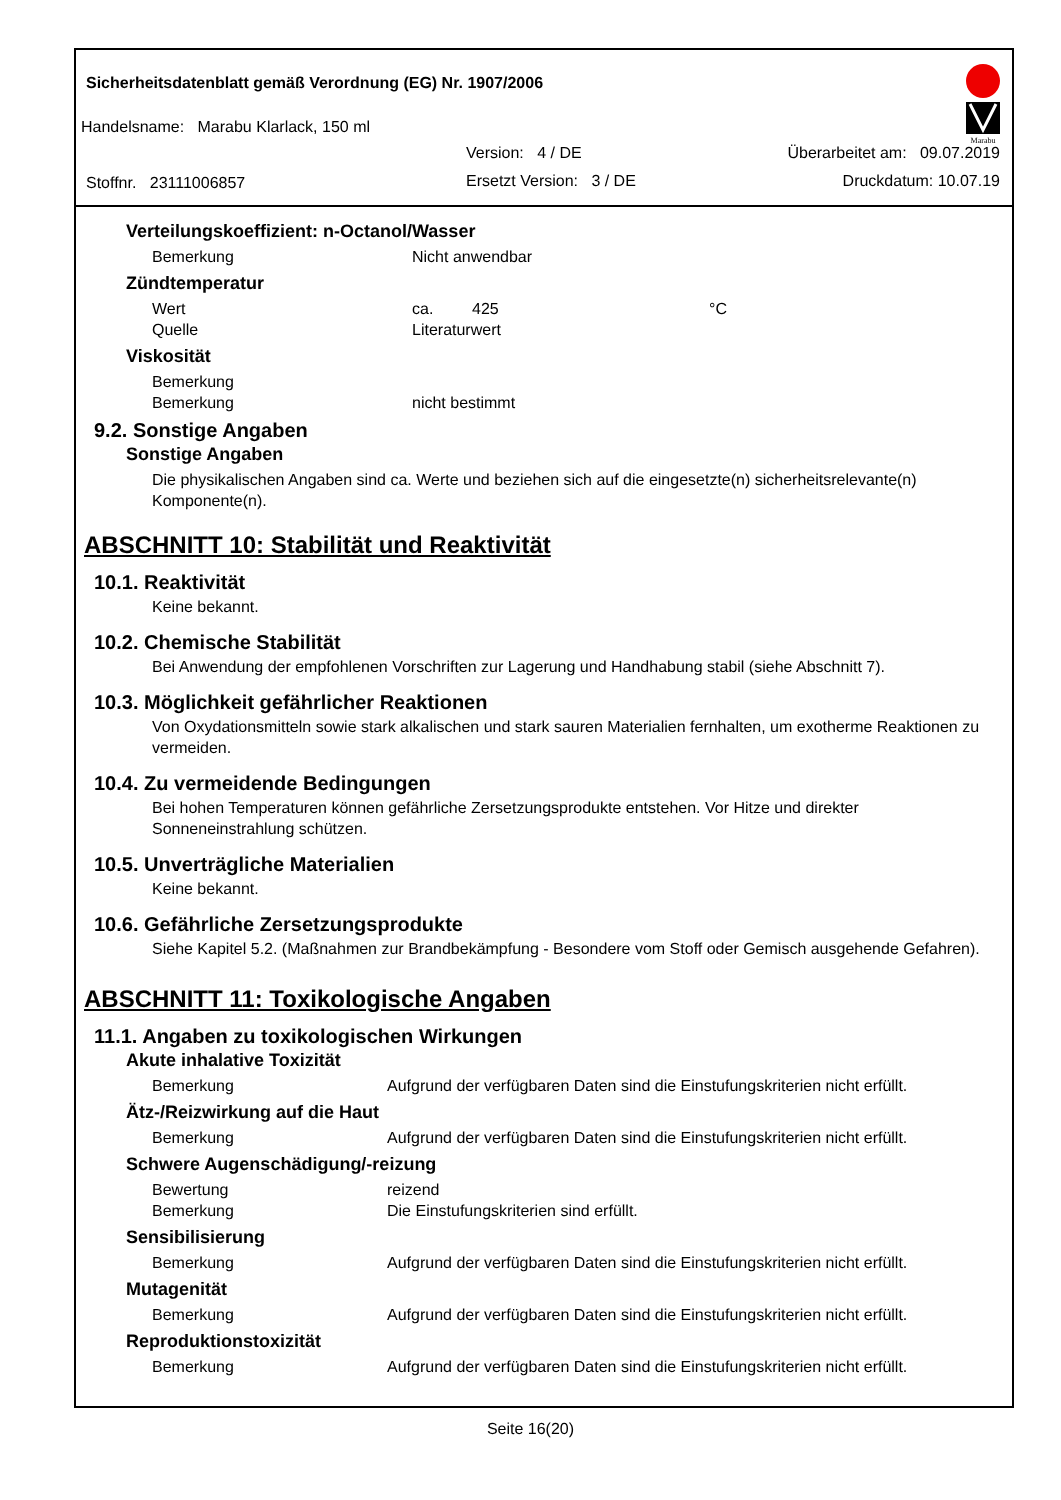Sicherheitsdatenblatt gemäß Verordnung (EG) Nr. 1907/2006
Handelsname: Marabu Klarlack, 150 ml
Version: 4 / DE Überarbeitet am: 09.07.2019
Stoffnr. 23111006857 Ersetzt Version: 3 / DE Druckdatum: 10.07.19
Marabu
Verteilungskoeffizient: n-Octanol/Wasser
Bemerkung Nicht anwendbar
Zündtemperatur
Wert ca. 425 °C
Quelle Literaturwert
Viskosität
Bemerkung
Bemerkung nicht bestimmt
9.2. Sonstige Angaben
Sonstige Angaben
Die physikalischen Angaben sind ca. Werte und beziehen sich auf die eingesetzte(n) sicherheitsrelevante(n) Komponente(n).
ABSCHNITT 10: Stabilität und Reaktivität
10.1. Reaktivität
Keine bekannt.
10.2. Chemische Stabilität
Bei Anwendung der empfohlenen Vorschriften zur Lagerung und Handhabung stabil (siehe Abschnitt 7).
10.3. Möglichkeit gefährlicher Reaktionen
Von Oxydationsmitteln sowie stark alkalischen und stark sauren Materialien fernhalten, um exotherme Reaktionen zu vermeiden.
10.4. Zu vermeidende Bedingungen
Bei hohen Temperaturen können gefährliche Zersetzungsprodukte entstehen. Vor Hitze und direkter Sonneneinstrahlung schützen.
10.5. Unverträgliche Materialien
Keine bekannt.
10.6. Gefährliche Zersetzungsprodukte
Siehe Kapitel 5.2. (Maßnahmen zur Brandbekämpfung - Besondere vom Stoff oder Gemisch ausgehende Gefahren).
ABSCHNITT 11: Toxikologische Angaben
11.1. Angaben zu toxikologischen Wirkungen
Akute inhalative Toxizität
Bemerkung Aufgrund der verfügbaren Daten sind die Einstufungskriterien nicht erfüllt.
Ätz-/Reizwirkung auf die Haut
Bemerkung Aufgrund der verfügbaren Daten sind die Einstufungskriterien nicht erfüllt.
Schwere Augenschädigung/-reizung
Bewertung reizend
Bemerkung Die Einstufungskriterien sind erfüllt.
Sensibilisierung
Bemerkung Aufgrund der verfügbaren Daten sind die Einstufungskriterien nicht erfüllt.
Mutagenität
Bemerkung Aufgrund der verfügbaren Daten sind die Einstufungskriterien nicht erfüllt.
Reproduktionstoxizität
Bemerkung Aufgrund der verfügbaren Daten sind die Einstufungskriterien nicht erfüllt.
Seite 16(20)